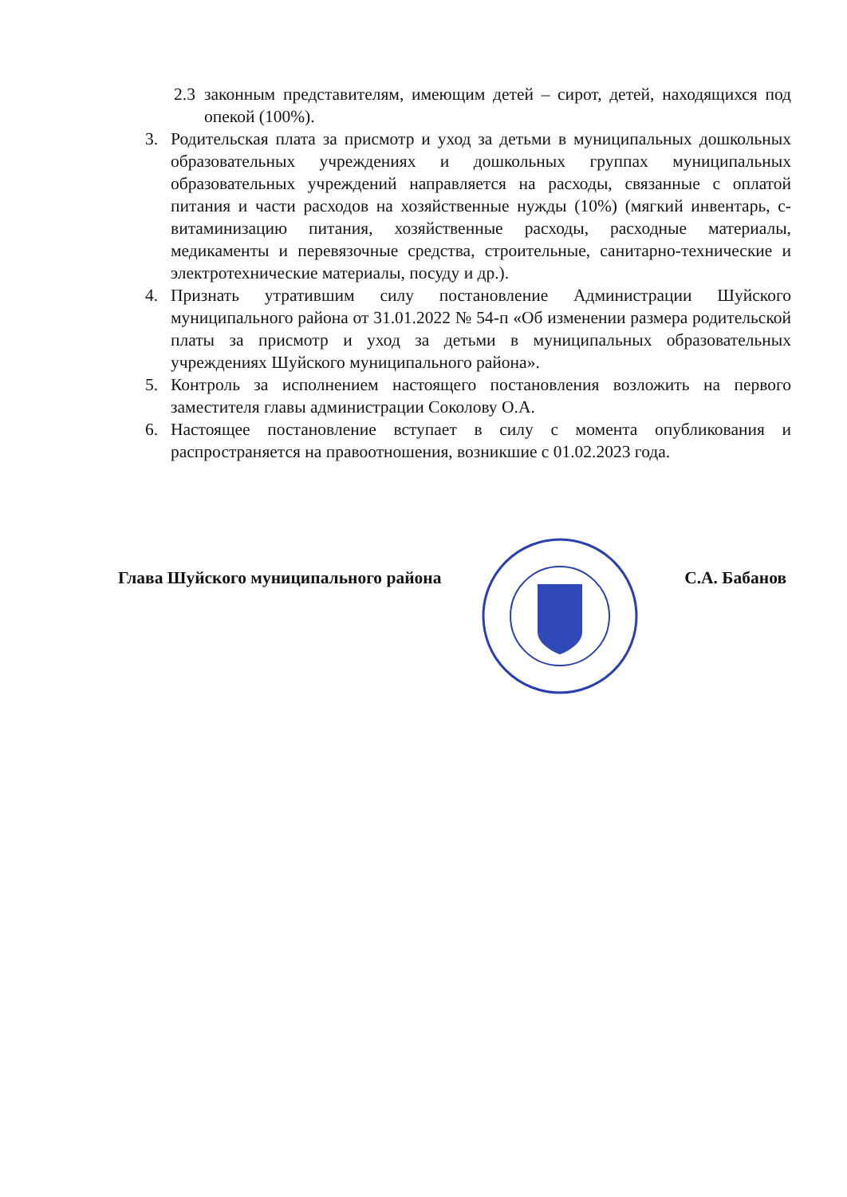2.3 законным представителям, имеющим детей – сирот, детей, находящихся под опекой (100%).
3. Родительская плата за присмотр и уход за детьми в муниципальных дошкольных образовательных учреждениях и дошкольных группах муниципальных образовательных учреждений направляется на расходы, связанные с оплатой питания и части расходов на хозяйственные нужды (10%) (мягкий инвентарь, с-витаминизацию питания, хозяйственные расходы, расходные материалы, медикаменты и перевязочные средства, строительные, санитарно-технические и электротехнические материалы, посуду и др.).
4. Признать утратившим силу постановление Администрации Шуйского муниципального района от 31.01.2022 № 54-п «Об изменении размера родительской платы за присмотр и уход за детьми в муниципальных образовательных учреждениях Шуйского муниципального района».
5. Контроль за исполнением настоящего постановления возложить на первого заместителя главы администрации Соколову О.А.
6. Настоящее постановление вступает в силу с момента опубликования и распространяется на правоотношения, возникшие с 01.02.2023 года.
Глава Шуйского муниципального района С.А. Бабанов